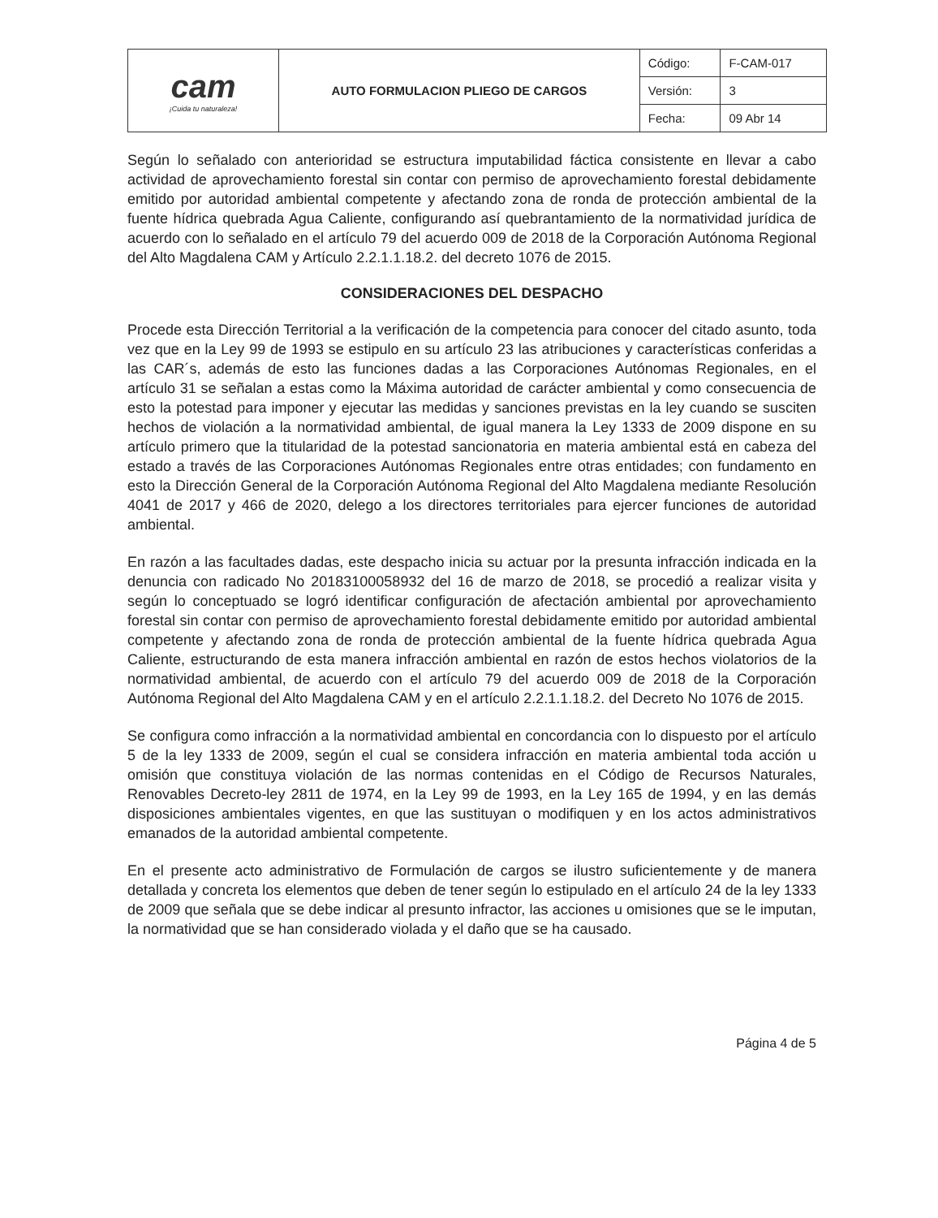| cam ¡Cuida tu naturaleza! | AUTO FORMULACION PLIEGO DE CARGOS | Código: | F-CAM-017 |
| | | Versión: | 3 |
| | | Fecha: | 09 Abr 14 |
Según lo señalado con anterioridad se estructura imputabilidad fáctica consistente en llevar a cabo actividad de aprovechamiento forestal sin contar con permiso de aprovechamiento forestal debidamente emitido por autoridad ambiental competente y afectando zona de ronda de protección ambiental de la fuente hídrica quebrada Agua Caliente, configurando así quebrantamiento de la normatividad jurídica de acuerdo con lo señalado en el artículo 79 del acuerdo 009 de 2018 de la Corporación Autónoma Regional del Alto Magdalena CAM y Artículo 2.2.1.1.18.2. del decreto 1076 de 2015.
CONSIDERACIONES DEL DESPACHO
Procede esta Dirección Territorial a la verificación de la competencia para conocer del citado asunto, toda vez que en la Ley 99 de 1993 se estipulo en su artículo 23 las atribuciones y características conferidas a las CAR´s, además de esto las funciones dadas a las Corporaciones Autónomas Regionales, en el artículo 31 se señalan a estas como la Máxima autoridad de carácter ambiental y como consecuencia de esto la potestad para imponer y ejecutar las medidas y sanciones previstas en la ley cuando se susciten hechos de violación a la normatividad ambiental, de igual manera la Ley 1333 de 2009 dispone en su artículo primero que la titularidad de la potestad sancionatoria en materia ambiental está en cabeza del estado a través de las Corporaciones Autónomas Regionales entre otras entidades; con fundamento en esto la Dirección General de la Corporación Autónoma Regional del Alto Magdalena mediante Resolución 4041 de 2017 y 466 de 2020, delego a los directores territoriales para ejercer funciones de autoridad ambiental.
En razón a las facultades dadas, este despacho inicia su actuar por la presunta infracción indicada en la denuncia con radicado No 20183100058932 del 16 de marzo de 2018, se procedió a realizar visita y según lo conceptuado se logró identificar configuración de afectación ambiental por aprovechamiento forestal sin contar con permiso de aprovechamiento forestal debidamente emitido por autoridad ambiental competente y afectando zona de ronda de protección ambiental de la fuente hídrica quebrada Agua Caliente, estructurando de esta manera infracción ambiental en razón de estos hechos violatorios de la normatividad ambiental, de acuerdo con el artículo 79 del acuerdo 009 de 2018 de la Corporación Autónoma Regional del Alto Magdalena CAM y en el artículo 2.2.1.1.18.2. del Decreto No 1076 de 2015.
Se configura como infracción a la normatividad ambiental en concordancia con lo dispuesto por el artículo 5 de la ley 1333 de 2009, según el cual se considera infracción en materia ambiental toda acción u omisión que constituya violación de las normas contenidas en el Código de Recursos Naturales, Renovables Decreto-ley 2811 de 1974, en la Ley 99 de 1993, en la Ley 165 de 1994, y en las demás disposiciones ambientales vigentes, en que las sustituyan o modifiquen y en los actos administrativos emanados de la autoridad ambiental competente.
En el presente acto administrativo de Formulación de cargos se ilustro suficientemente y de manera detallada y concreta los elementos que deben de tener según lo estipulado en el artículo 24 de la ley 1333 de 2009 que señala que se debe indicar al presunto infractor, las acciones u omisiones que se le imputan, la normatividad que se han considerado violada y el daño que se ha causado.
Página 4 de 5